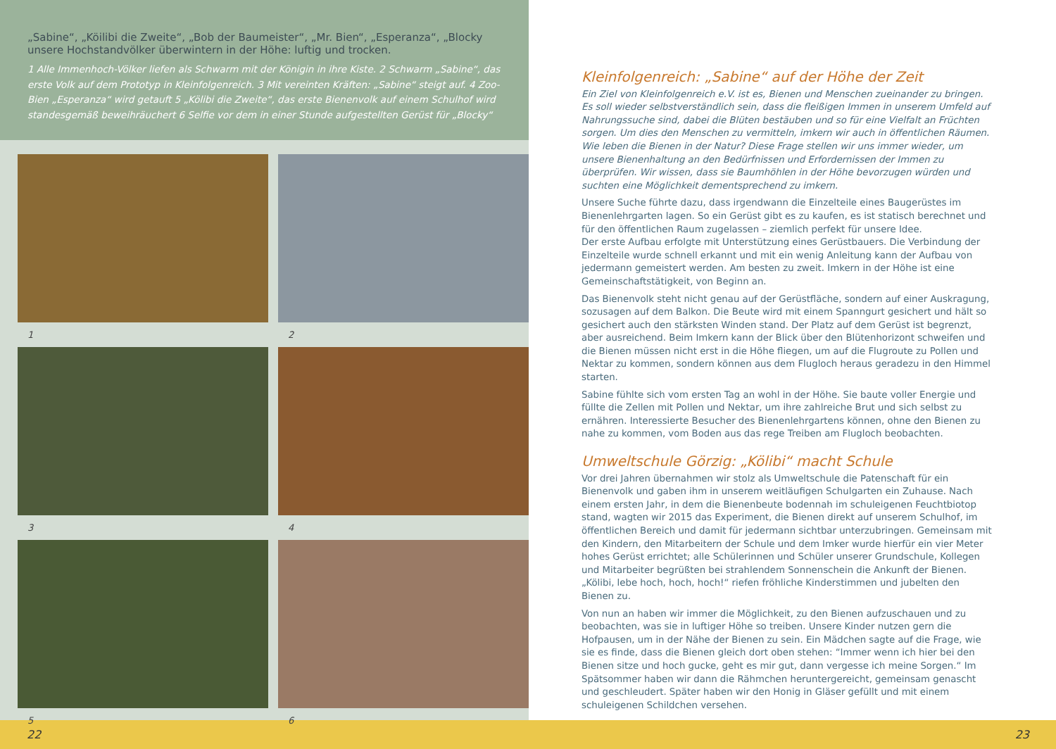„Sabine“, „Köilibi die Zweite“, „Bob der Baumeister“, „Mr. Bien“, „Esperanza“, „Blocky unsere Hochstandvölker überwintern in der Höhe: luftig und trocken.
1 Alle Immenhoch-Völker liefen als Schwarm mit der Königin in ihre Kiste. 2 Schwarm „Sabine“, das erste Volk auf dem Prototyp in Kleinfolgenreich. 3 Mit vereinten Kräften: „Sabine“ steigt auf. 4 Zoo-Bien „Esperanza“ wird getauft 5 „Kölibi die Zweite“, das erste Bienenvolk auf einem Schulhof wird standesgemäß beweihräuchert 6 Selfie vor dem in einer Stunde aufgestellten Gerüst für „Blocky“
1
2
3
4
5
6
Kleinfolgenreich: „Sabine“ auf der Höhe der Zeit
Ein Ziel von Kleinfolgenreich e.V. ist es, Bienen und Menschen zueinander zu bringen. Es soll wieder selbstverständlich sein, dass die fleißigen Immen in unserem Umfeld auf Nahrungssuche sind, dabei die Blüten bestäuben und so für eine Vielfalt an Früchten sorgen. Um dies den Menschen zu vermitteln, imkern wir auch in öffentlichen Räumen. Wie leben die Bienen in der Natur? Diese Frage stellen wir uns immer wieder, um unsere Bienenhaltung an den Bedürfnissen und Erfordernissen der Immen zu überprüfen. Wir wissen, dass sie Baumhöhlen in der Höhe bevorzugen würden und suchten eine Möglichkeit dementsprechend zu imkern.
Unsere Suche führte dazu, dass irgendwann die Einzelteile eines Baugerüstes im Bienenlehrgarten lagen. So ein Gerüst gibt es zu kaufen, es ist statisch berechnet und für den öffentlichen Raum zugelassen – ziemlich perfekt für unsere Idee.
Der erste Aufbau erfolgte mit Unterstützung eines Gerüstbauers. Die Verbindung der Einzelteile wurde schnell erkannt und mit ein wenig Anleitung kann der Aufbau von jedermann gemeistert werden. Am besten zu zweit. Imkern in der Höhe ist eine Gemeinschaftstätigkeit, von Beginn an.
Das Bienenvolk steht nicht genau auf der Gerüstfläche, sondern auf einer Auskragung, sozusagen auf dem Balkon. Die Beute wird mit einem Spanngurt gesichert und hält so gesichert auch den stärksten Winden stand. Der Platz auf dem Gerüst ist begrenzt, aber ausreichend. Beim Imkern kann der Blick über den Blütenhorizont schweifen und die Bienen müssen nicht erst in die Höhe fliegen, um auf die Flugroute zu Pollen und Nektar zu kommen, sondern können aus dem Flugloch heraus geradezu in den Himmel starten.
Sabine fühlte sich vom ersten Tag an wohl in der Höhe. Sie baute voller Energie und füllte die Zellen mit Pollen und Nektar, um ihre zahlreiche Brut und sich selbst zu ernähren. Interessierte Besucher des Bienenlehrgartens können, ohne den Bienen zu nahe zu kommen, vom Boden aus das rege Treiben am Flugloch beobachten.
Umweltschule Görzig: „Kölibi“ macht Schule
Vor drei Jahren übernahmen wir stolz als Umweltschule die Patenschaft für ein Bienenvolk und gaben ihm in unserem weitläufigen Schulgarten ein Zuhause. Nach einem ersten Jahr, in dem die Bienenbeute bodennah im schuleigenen Feuchtbiotop stand, wagten wir 2015 das Experiment, die Bienen direkt auf unserem Schulhof, im öffentlichen Bereich und damit für jedermann sichtbar unterzubringen. Gemeinsam mit den Kindern, den Mitarbeitern der Schule und dem Imker wurde hierfür ein vier Meter hohes Gerüst errichtet; alle Schülerinnen und Schüler unserer Grundschule, Kollegen und Mitarbeiter begrüßten bei strahlendem Sonnenschein die Ankunft der Bienen. „Kölibi, lebe hoch, hoch, hoch!“ riefen fröhliche Kinderstimmen und jubelten den Bienen zu.
Von nun an haben wir immer die Möglichkeit, zu den Bienen aufzuschauen und zu beobachten, was sie in luftiger Höhe so treiben. Unsere Kinder nutzen gern die Hofpausen, um in der Nähe der Bienen zu sein. Ein Mädchen sagte auf die Frage, wie sie es finde, dass die Bienen gleich dort oben stehen: “Immer wenn ich hier bei den Bienen sitze und hoch gucke, geht es mir gut, dann vergesse ich meine Sorgen.“ Im Spätsommer haben wir dann die Rähmchen heruntergereicht, gemeinsam genascht und geschleudert. Später haben wir den Honig in Gläser gefüllt und mit einem schuleigenen Schildchen versehen.
22 23